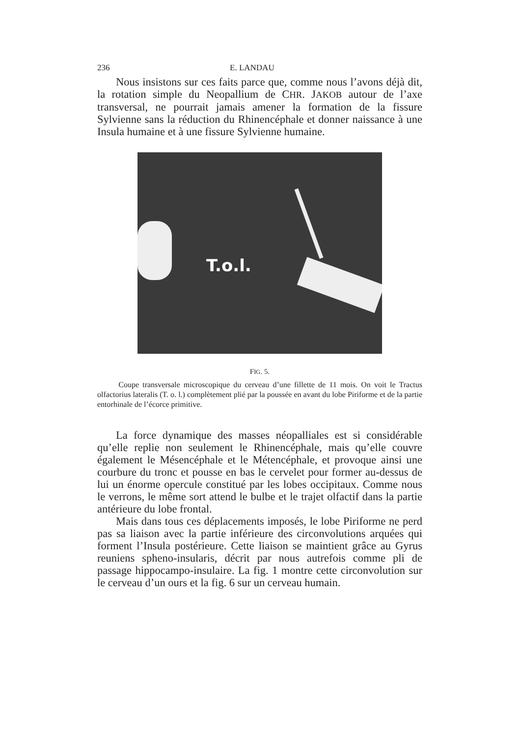236 E. LANDAU
Nous insistons sur ces faits parce que, comme nous l’avons déjà dit, la rotation simple du Neopallium de CHR. JAKOB autour de l’axe transversal, ne pourrait jamais amener la formation de la fissure Sylvienne sans la réduction du Rhinencéphale et donner naissance à une Insula humaine et à une fissure Sylvienne humaine.
T.o.l.
FIG. 5.
Coupe transversale microscopique du cerveau d’une fillette de 11 mois. On voit le Tractus olfactorius lateralis (T. o. l.) complètement plié par la poussée en avant du lobe Piriforme et de la partie entorhinale de l’écorce primitive.
La force dynamique des masses néopalliales est si considérable qu’elle replie non seulement le Rhinencéphale, mais qu’elle couvre également le Mésencéphale et le Métencéphale, et provoque ainsi une courbure du tronc et pousse en bas le cervelet pour former au-dessus de lui un énorme opercule constitué par les lobes occipitaux. Comme nous le verrons, le même sort attend le bulbe et le trajet olfactif dans la partie antérieure du lobe frontal.
Mais dans tous ces déplacements imposés, le lobe Piriforme ne perd pas sa liaison avec la partie inférieure des circonvolutions arquées qui forment l’Insula postérieure. Cette liaison se maintient grâce au Gyrus reuniens spheno-insularis, décrit par nous autrefois comme pli de passage hippocampo-insulaire. La fig. 1 montre cette circonvolution sur le cerveau d’un ours et la fig. 6 sur un cerveau humain.